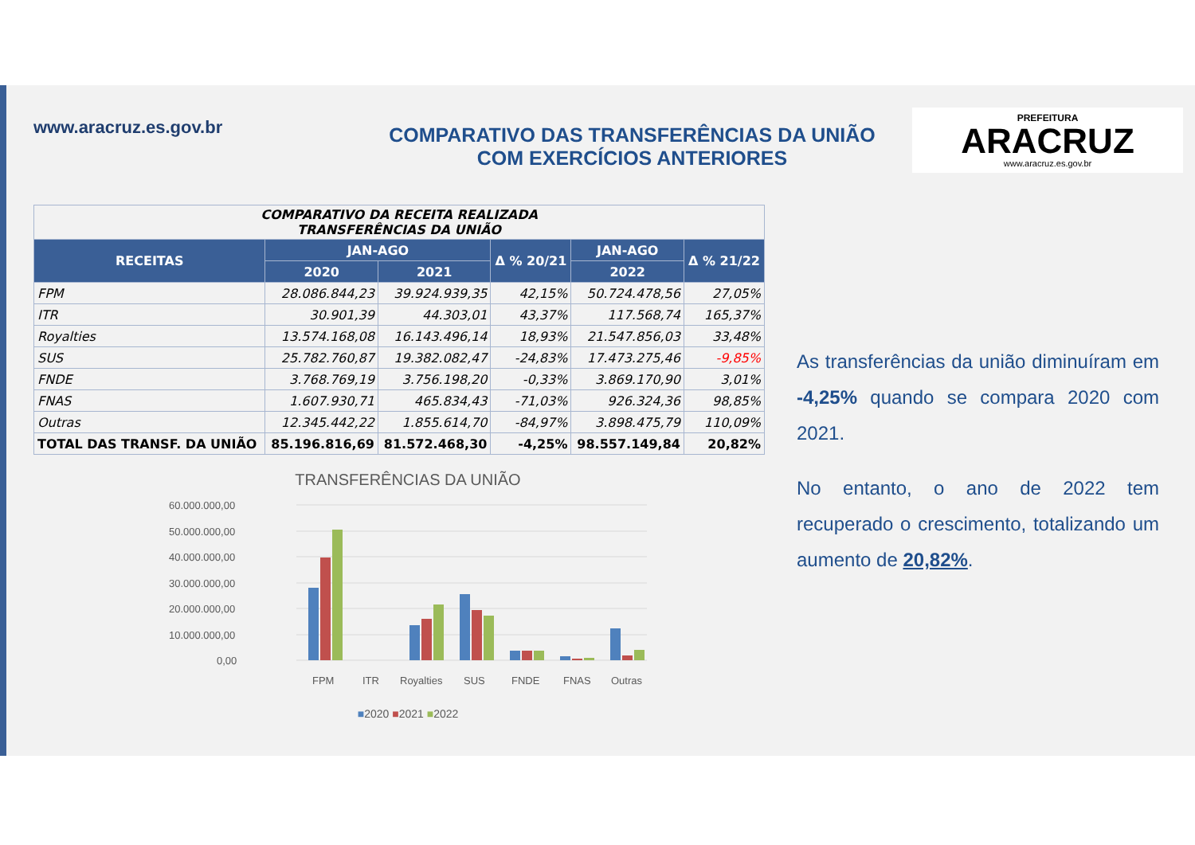www.aracruz.es.gov.br
COMPARATIVO DAS TRANSFERÊNCIAS DA UNIÃO
COM EXERCÍCIOS ANTERIORES
PREFEITURA
ARACRUZ
www.aracruz.es.gov.br
| COMPARATIVO DA RECEITA REALIZADA TRANSFERÊNCIAS DA UNIÃO | | | | | |
| --- | --- | --- | --- | --- | --- |
| RECEITAS | JAN-AGO | | Δ % 20/21 | JAN-AGO | Δ % 21/22 |
| | 2020 | 2021 | | 2022 | |
| FPM | 28.086.844,23 | 39.924.939,35 | 42,15% | 50.724.478,56 | 27,05% |
| ITR | 30.901,39 | 44.303,01 | 43,37% | 117.568,74 | 165,37% |
| Royalties | 13.574.168,08 | 16.143.496,14 | 18,93% | 21.547.856,03 | 33,48% |
| SUS | 25.782.760,87 | 19.382.082,47 | -24,83% | 17.473.275,46 | -9,85% |
| FNDE | 3.768.769,19 | 3.756.198,20 | -0,33% | 3.869.170,90 | 3,01% |
| FNAS | 1.607.930,71 | 465.834,43 | -71,03% | 926.324,36 | 98,85% |
| Outras | 12.345.442,22 | 1.855.614,70 | -84,97% | 3.898.475,79 | 110,09% |
| TOTAL DAS TRANSF. DA UNIÃO | 85.196.816,69 | 81.572.468,30 | -4,25% | 98.557.149,84 | 20,82% |
TRANSFERÊNCIAS DA UNIÃO
60.000.000,00
50.000.000,00
40.000.000,00
30.000.000,00
20.000.000,00
10.000.000,00
0,00
FPM
ITR
Royalties
SUS
FNDE
FNAS
Outras
■2020 ■2021 ■2022
As transferências da união diminuíram em -4,25% quando se compara 2020 com 2021.
No entanto, o ano de 2022 tem recuperado o crescimento, totalizando um aumento de 20,82%.